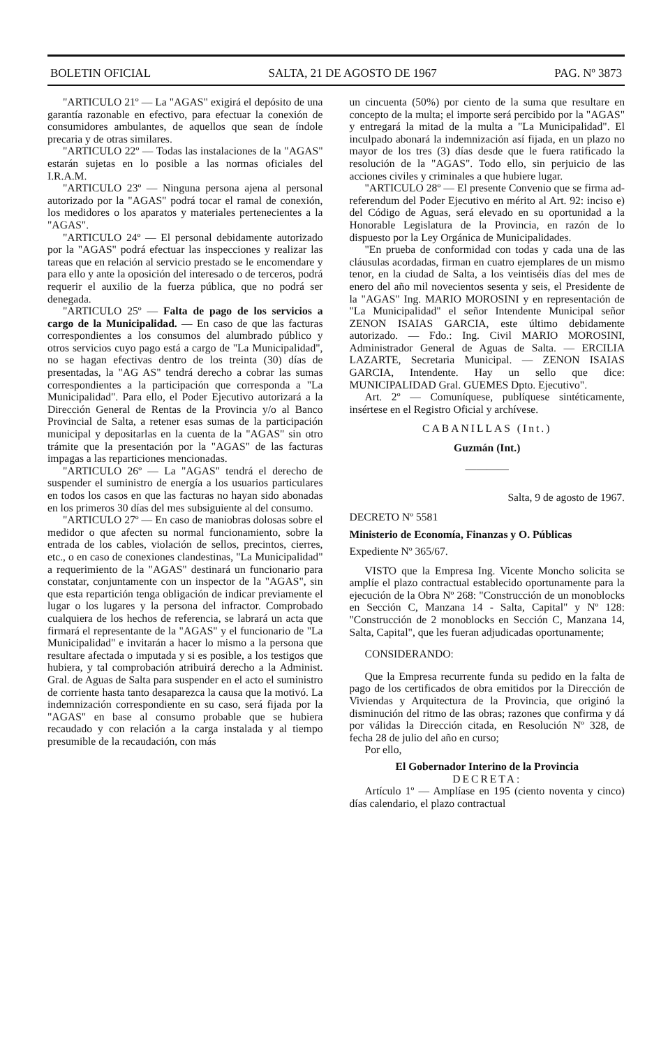BOLETIN OFICIAL SALTA, 21 DE AGOSTO DE 1967 PAG. Nº 3873
"ARTICULO 21º — La "AGAS" exigirá el depósito de una garantía razonable en efectivo, para efectuar la conexión de consumidores ambulantes, de aquellos que sean de índole precaria y de otras similares.
"ARTICULO 22º — Todas las instalaciones de la "AGAS" estarán sujetas en lo posible a las normas oficiales del I.R.A.M.
"ARTICULO 23º — Ninguna persona ajena al personal autorizado por la "AGAS" podrá tocar el ramal de conexión, los medidores o los aparatos y materiales pertenecientes a la "AGAS".
"ARTICULO 24º — El personal debidamente autorizado por la "AGAS" podrá efectuar las inspecciones y realizar las tareas que en relación al servicio prestado se le encomendare y para ello y ante la oposición del interesado o de terceros, podrá requerir el auxilio de la fuerza pública, que no podrá ser denegada.
"ARTICULO 25º — Falta de pago de los servicios a cargo de la Municipalidad. — En caso de que las facturas correspondientes a los consumos del alumbrado público y otros servicios cuyo pago está a cargo de "La Municipalidad", no se hagan efectivas dentro de los treinta (30) días de presentadas, la "AG AS" tendrá derecho a cobrar las sumas correspondientes a la participación que corresponda a "La Municipalidad". Para ello, el Poder Ejecutivo autorizará a la Dirección General de Rentas de la Provincia y/o al Banco Provincial de Salta, a retener esas sumas de la participación municipal y depositarlas en la cuenta de la "AGAS" sin otro trámite que la presentación por la "AGAS" de las facturas impagas a las reparticiones mencionadas.
"ARTICULO 26º — La "AGAS" tendrá el derecho de suspender el suministro de energía a los usuarios particulares en todos los casos en que las facturas no hayan sido abonadas en los primeros 30 días del mes subsiguiente al del consumo.
"ARTICULO 27º — En caso de maniobras dolosas sobre el medidor o que afecten su normal funcionamiento, sobre la entrada de los cables, violación de sellos, precintos, cierres, etc., o en caso de conexiones clandestinas, "La Municipalidad" a requerimiento de la "AGAS" destinará un funcionario para constatar, conjuntamente con un inspector de la "AGAS", sin que esta repartición tenga obligación de indicar previamente el lugar o los lugares y la persona del infractor. Comprobado cualquiera de los hechos de referencia, se labrará un acta que firmará el representante de la "AGAS" y el funcionario de "La Municipalidad" e invitarán a hacer lo mismo a la persona que resultare afectada o imputada y si es posible, a los testigos que hubiera, y tal comprobación atribuirá derecho a la Administ. Gral. de Aguas de Salta para suspender en el acto el suministro de corriente hasta tanto desaparezca la causa que la motivó. La indemnización correspondiente en su caso, será fijada por la "AGAS" en base al consumo probable que se hubiera recaudado y con relación a la carga instalada y al tiempo presumible de la recaudación, con más
un cincuenta (50%) por ciento de la suma que resultare en concepto de la multa; el importe será percibido por la "AGAS" y entregará la mitad de la multa a "La Municipalidad". El inculpado abonará la indemnización así fijada, en un plazo no mayor de los tres (3) días desde que le fuera ratificado la resolución de la "AGAS". Todo ello, sin perjuicio de las acciones civiles y criminales a que hubiere lugar.
"ARTICULO 28º — El presente Convenio que se firma ad-referendum del Poder Ejecutivo en mérito al Art. 92: inciso e) del Código de Aguas, será elevado en su oportunidad a la Honorable Legislatura de la Provincia, en razón de lo dispuesto por la Ley Orgánica de Municipalidades.
"En prueba de conformidad con todas y cada una de las cláusulas acordadas, firman en cuatro ejemplares de un mismo tenor, en la ciudad de Salta, a los veintiséis días del mes de enero del año mil novecientos sesenta y seis, el Presidente de la "AGAS" Ing. MARIO MOROSINI y en representación de "La Municipalidad" el señor Intendente Municipal señor ZENON ISAIAS GARCIA, este último debidamente autorizado. — Fdo.: Ing. Civil MARIO MOROSINI, Administrador General de Aguas de Salta. — ERCILIA LAZARTE, Secretaria Municipal. — ZENON ISAIAS GARCIA, Intendente. Hay un sello que dice: MUNICIPALIDAD Gral. GUEMES Dpto. Ejecutivo".
Art. 2º — Comuníquese, publíquese sintéticamente, insértese en el Registro Oficial y archívese.
CABANILLAS (Int.)
Guzmán (Int.)
————
Salta, 9 de agosto de 1967.
DECRETO Nº 5581
Ministerio de Economía, Finanzas y O. Públicas
Expediente Nº 365/67.
VISTO que la Empresa Ing. Vicente Moncho solicita se amplíe el plazo contractual establecido oportunamente para la ejecución de la Obra Nº 268: "Construcción de un monoblocks en Sección C, Manzana 14 - Salta, Capital" y Nº 128: "Construcción de 2 monoblocks en Sección C, Manzana 14, Salta, Capital", que les fueran adjudicadas oportunamente;
CONSIDERANDO:
Que la Empresa recurrente funda su pedido en la falta de pago de los certificados de obra emitidos por la Dirección de Viviendas y Arquitectura de la Provincia, que originó la disminución del ritmo de las obras; razones que confirma y dá por válidas la Dirección citada, en Resolución Nº 328, de fecha 28 de julio del año en curso;
Por ello,
El Gobernador Interino de la Provincia
DECRETA:
Artículo 1º — Amplíase en 195 (ciento noventa y cinco) días calendario, el plazo contractual